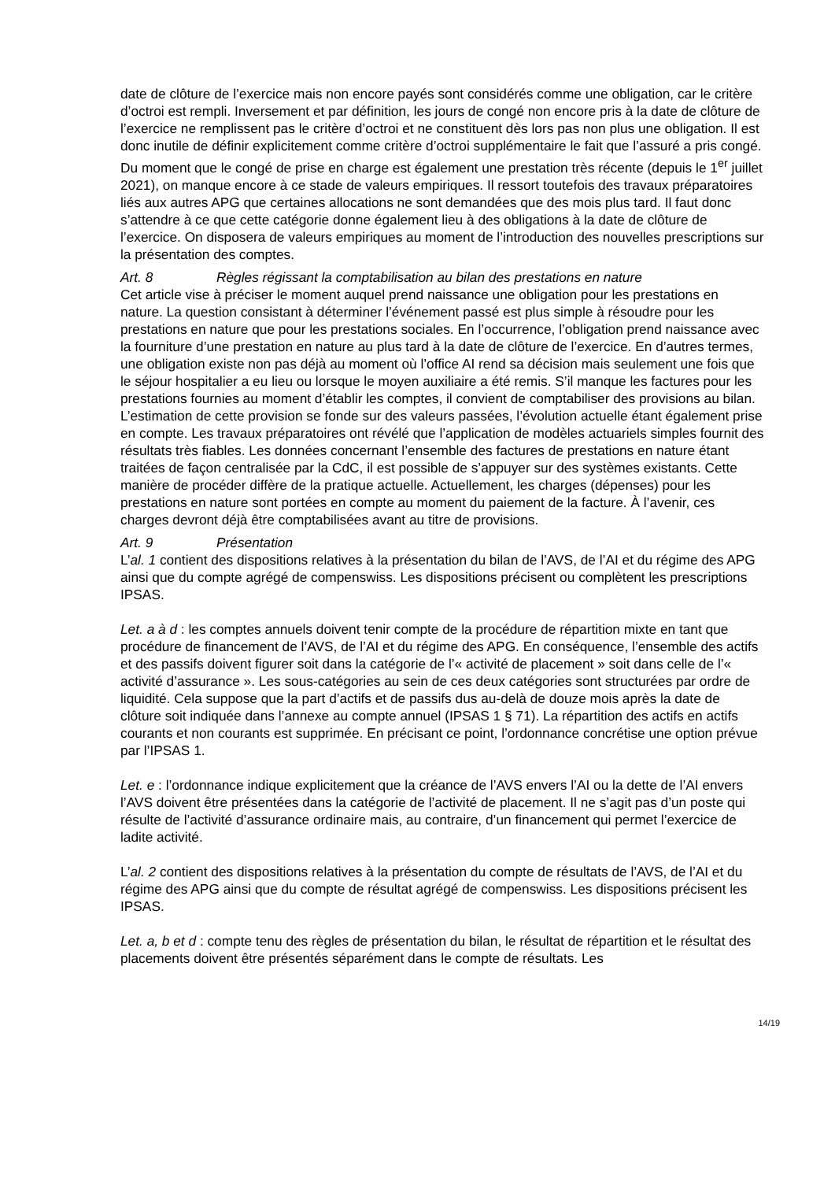date de clôture de l’exercice mais non encore payés sont considérés comme une obligation, car le critère d’octroi est rempli. Inversement et par définition, les jours de congé non encore pris à la date de clôture de l’exercice ne remplissent pas le critère d’octroi et ne constituent dès lors pas non plus une obligation. Il est donc inutile de définir explicitement comme critère d’octroi supplémentaire le fait que l’assuré a pris congé.
Du moment que le congé de prise en charge est également une prestation très récente (depuis le 1<sup>er</sup> juillet 2021), on manque encore à ce stade de valeurs empiriques. Il ressort toutefois des travaux préparatoires liés aux autres APG que certaines allocations ne sont demandées que des mois plus tard. Il faut donc s’attendre à ce que cette catégorie donne également lieu à des obligations à la date de clôture de l’exercice. On disposera de valeurs empiriques au moment de l’introduction des nouvelles prescriptions sur la présentation des comptes.
Art. 8 Règles régissant la comptabilisation au bilan des prestations en nature
Cet article vise à préciser le moment auquel prend naissance une obligation pour les prestations en nature. La question consistant à déterminer l’événement passé est plus simple à résoudre pour les prestations en nature que pour les prestations sociales. En l’occurrence, l’obligation prend naissance avec la fourniture d’une prestation en nature au plus tard à la date de clôture de l’exercice. En d’autres termes, une obligation existe non pas déjà au moment où l’office AI rend sa décision mais seulement une fois que le séjour hospitalier a eu lieu ou lorsque le moyen auxiliaire a été remis. S’il manque les factures pour les prestations fournies au moment d’établir les comptes, il convient de comptabiliser des provisions au bilan. L’estimation de cette provision se fonde sur des valeurs passées, l’évolution actuelle étant également prise en compte. Les travaux préparatoires ont révélé que l’application de modèles actuariels simples fournit des résultats très fiables. Les données concernant l’ensemble des factures de prestations en nature étant traitées de façon centralisée par la CdC, il est possible de s’appuyer sur des systèmes existants. Cette manière de procéder diffère de la pratique actuelle. Actuellement, les charges (dépenses) pour les prestations en nature sont portées en compte au moment du paiement de la facture. À l’avenir, ces charges devront déjà être comptabilisées avant au titre de provisions.
Art. 9 Présentation
L’al. 1 contient des dispositions relatives à la présentation du bilan de l’AVS, de l’AI et du régime des APG ainsi que du compte agrégé de compenswiss. Les dispositions précisent ou complètent les prescriptions IPSAS.
Let. a à d : les comptes annuels doivent tenir compte de la procédure de répartition mixte en tant que procédure de financement de l’AVS, de l’AI et du régime des APG. En conséquence, l’ensemble des actifs et des passifs doivent figurer soit dans la catégorie de l’« activité de placement » soit dans celle de l’« activité d’assurance ». Les sous-catégories au sein de ces deux catégories sont structurées par ordre de liquidité. Cela suppose que la part d’actifs et de passifs dus au-delà de douze mois après la date de clôture soit indiquée dans l’annexe au compte annuel (IPSAS 1 § 71). La répartition des actifs en actifs courants et non courants est supprimée. En précisant ce point, l’ordonnance concrétise une option prévue par l’IPSAS 1.
Let. e : l’ordonnance indique explicitement que la créance de l’AVS envers l’AI ou la dette de l’AI envers l’AVS doivent être présentées dans la catégorie de l’activité de placement. Il ne s’agit pas d’un poste qui résulte de l’activité d’assurance ordinaire mais, au contraire, d’un financement qui permet l’exercice de ladite activité.
L’al. 2 contient des dispositions relatives à la présentation du compte de résultats de l’AVS, de l’AI et du régime des APG ainsi que du compte de résultat agrégé de compenswiss. Les dispositions précisent les IPSAS.
Let. a, b et d : compte tenu des règles de présentation du bilan, le résultat de répartition et le résultat des placements doivent être présentés séparément dans le compte de résultats. Les
14/19